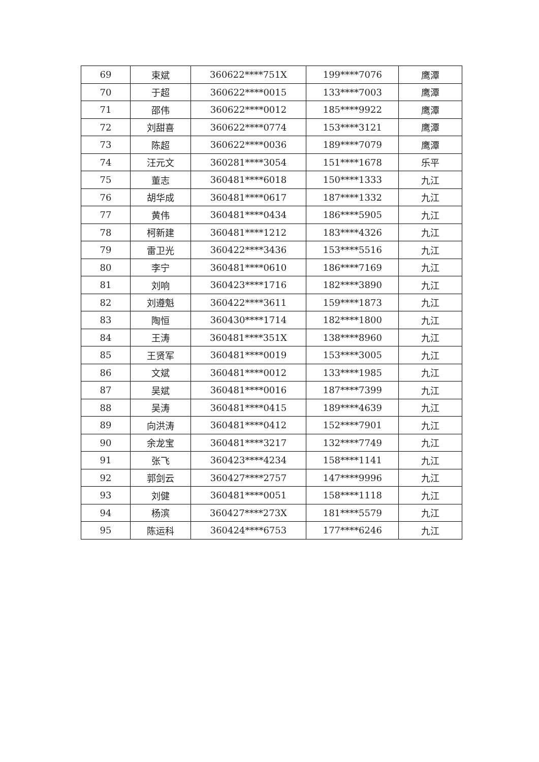| 69 | 束斌 | 360622****751X | 199****7076 | 鹰潭 |
| 70 | 于超 | 360622****0015 | 133****7003 | 鹰潭 |
| 71 | 邵伟 | 360622****0012 | 185****9922 | 鹰潭 |
| 72 | 刘甜喜 | 360622****0774 | 153****3121 | 鹰潭 |
| 73 | 陈超 | 360622****0036 | 189****7079 | 鹰潭 |
| 74 | 汪元文 | 360281****3054 | 151****1678 | 乐平 |
| 75 | 董志 | 360481****6018 | 150****1333 | 九江 |
| 76 | 胡华成 | 360481****0617 | 187****1332 | 九江 |
| 77 | 黄伟 | 360481****0434 | 186****5905 | 九江 |
| 78 | 柯新建 | 360481****1212 | 183****4326 | 九江 |
| 79 | 雷卫光 | 360422****3436 | 153****5516 | 九江 |
| 80 | 李宁 | 360481****0610 | 186****7169 | 九江 |
| 81 | 刘响 | 360423****1716 | 182****3890 | 九江 |
| 82 | 刘遵魁 | 360422****3611 | 159****1873 | 九江 |
| 83 | 陶恒 | 360430****1714 | 182****1800 | 九江 |
| 84 | 王涛 | 360481****351X | 138****8960 | 九江 |
| 85 | 王贤军 | 360481****0019 | 153****3005 | 九江 |
| 86 | 文斌 | 360481****0012 | 133****1985 | 九江 |
| 87 | 吴斌 | 360481****0016 | 187****7399 | 九江 |
| 88 | 吴涛 | 360481****0415 | 189****4639 | 九江 |
| 89 | 向洪涛 | 360481****0412 | 152****7901 | 九江 |
| 90 | 余龙宝 | 360481****3217 | 132****7749 | 九江 |
| 91 | 张飞 | 360423****4234 | 158****1141 | 九江 |
| 92 | 郭剑云 | 360427****2757 | 147****9996 | 九江 |
| 93 | 刘健 | 360481****0051 | 158****1118 | 九江 |
| 94 | 杨滨 | 360427****273X | 181****5579 | 九江 |
| 95 | 陈运科 | 360424****6753 | 177****6246 | 九江 |